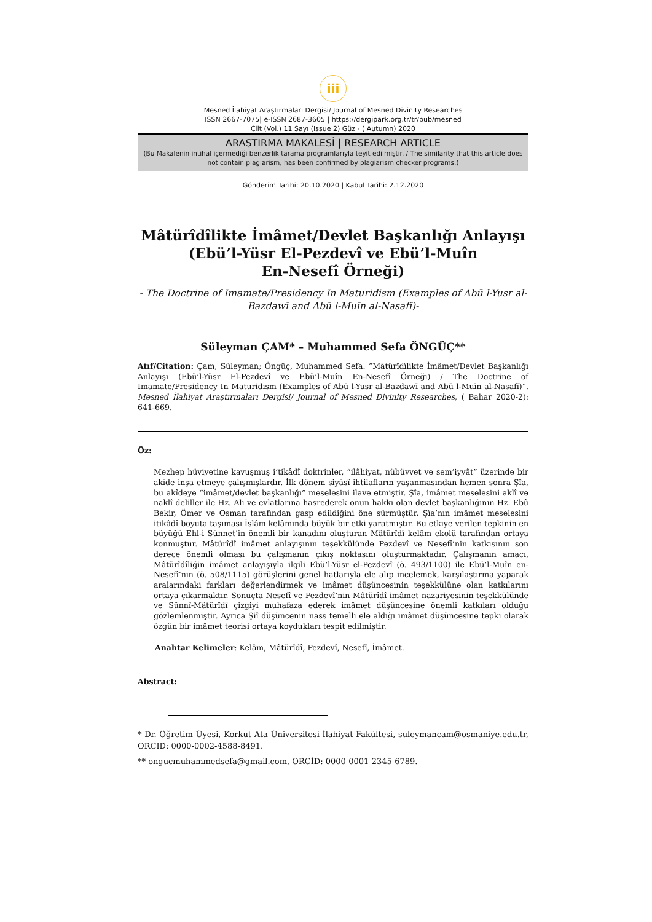iii
Mesned İlahiyat Araştırmaları Dergisi/ Journal of Mesned Divinity Researches
ISSN 2667-7075| e-ISSN 2687-3605 | https://dergipark.org.tr/tr/pub/mesned
Cilt (Vol.) 11 Sayı (Issue 2) Güz - ( Autumn) 2020
ARAŞTIRMA MAKALESİ | RESEARCH ARTICLE
(Bu Makalenin intihal içermediği benzerlik tarama programlarıyla teyit edilmiştir. / The similarity that this article does not contain plagiarism, has been confirmed by plagiarism checker programs.)
Gönderim Tarihi: 20.10.2020 | Kabul Tarihi: 2.12.2020
Mâtürîdîlikte İmâmet/Devlet Başkanlığı Anlayışı
(Ebü’l-Yüsr El-Pezdevî ve Ebü’l-Muîn
En-Nesefî Örneği)
- The Doctrine of Imamate/Presidency In Maturidism (Examples of Abū l-Yusr al-Bazdawī and Abū l-Muīn al-Nasafī)-
Süleyman ÇAM* – Muhammed Sefa ÖNGÜÇ**
Atıf/Citation: Çam, Süleyman; Öngüç, Muhammed Sefa. “Mâtürîdîlikte İmâmet/Devlet Başkanlığı Anlayışı (Ebü’l-Yüsr El-Pezdevî ve Ebü’l-Muîn En-Nesefî Örneği) / The Doctrine of Imamate/Presidency In Maturidism (Examples of Abū l-Yusr al-Bazdawī and Abū l-Muīn al-Nasafī)”. Mesned İlahiyat Araştırmaları Dergisi/ Journal of Mesned Divinity Researches, ( Bahar 2020-2): 641-669.
Öz:
Mezhep hüviyetine kavuşmuş i’tikâdî doktrinler, “ilâhiyat, nübüvvet ve sem’iyyât” üzerinde bir akîde inşa etmeye çalışmışlardır. İlk dönem siyâsî ihtilafların yaşanmasından hemen sonra Şîa, bu akîdeye “imâmet/devlet başkanlığı” meselesini ilave etmiştir. Şîa, imâmet meselesini aklî ve naklî deliller ile Hz. Ali ve evlatlarına hasrederek onun hakkı olan devlet başkanlığının Hz. Ebû Bekir, Ömer ve Osman tarafından gasp edildiğini öne sürmüştür. Şîa’nın imâmet meselesini itikâdî boyuta taşıması İslâm kelâmında büyük bir etki yaratmıştır. Bu etkiye verilen tepkinin en büyüğü Ehl-i Sünnet’in önemli bir kanadını oluşturan Mâtürîdî kelâm ekolü tarafından ortaya konmuştur. Mâtürîdî imâmet anlayışının teşekkülünde Pezdevî ve Nesefî’nin katkısının son derece önemli olması bu çalışmanın çıkış noktasını oluşturmaktadır. Çalışmanın amacı, Mâtürîdîliğin imâmet anlayışıyla ilgili Ebü’l-Yüsr el-Pezdevî (ö. 493/1100) ile Ebü’l-Muîn en-Nesefî’nin (ö. 508/1115) görüşlerini genel hatlarıyla ele alıp incelemek, karşılaştırma yaparak aralarındaki farkları değerlendirmek ve imâmet düşüncesinin teşekkülüne olan katkılarını ortaya çıkarmaktır. Sonuçta Nesefî ve Pezdevî’nin Mâtürîdî imâmet nazariyesinin teşekkülünde ve Sünnî-Mâtürîdî çizgiyi muhafaza ederek imâmet düşüncesine önemli katkıları olduğu gözlemlenmiştir. Ayrıca Şiî düşüncenin nass temelli ele aldığı imâmet düşüncesine tepki olarak özgün bir imâmet teorisi ortaya koydukları tespit edilmiştir.
Anahtar Kelimeler: Kelâm, Mâtürîdî, Pezdevî, Nesefî, İmâmet.
Abstract:
* Dr. Öğretim Üyesi, Korkut Ata Üniversitesi İlahiyat Fakültesi, suleymancam@osmaniye.edu.tr, ORCID: 0000-0002-4588-8491.
** ongucmuhammedsefa@gmail.com, ORCİD: 0000-0001-2345-6789.